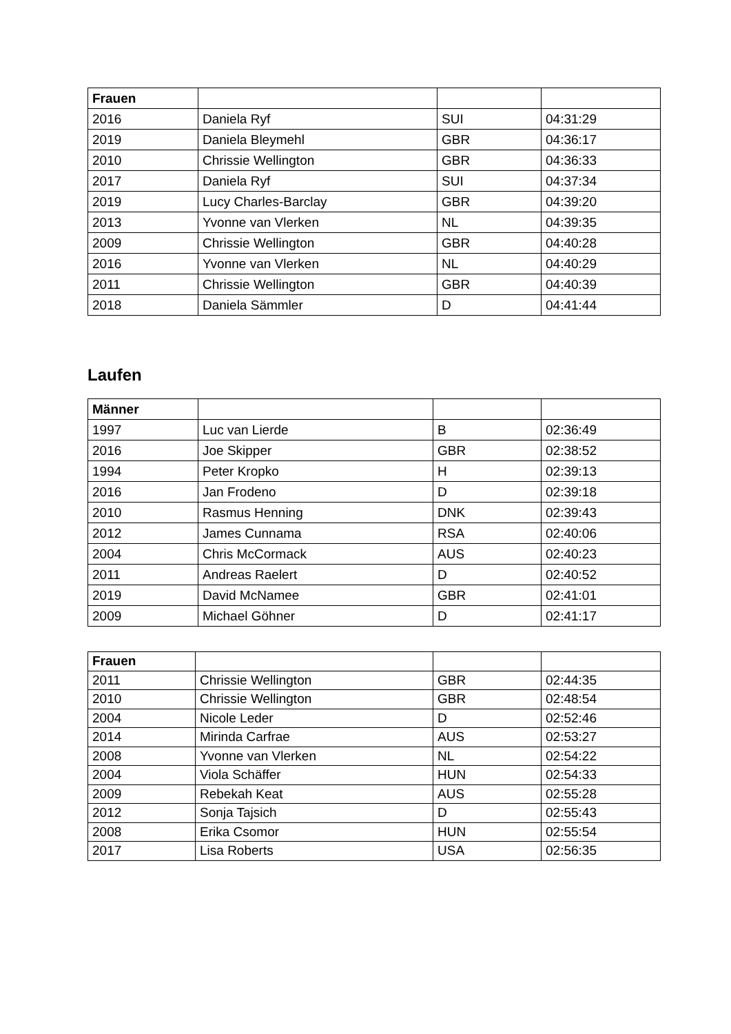| Frauen | | | |
| --- | --- | --- | --- |
| 2016 | Daniela Ryf | SUI | 04:31:29 |
| 2019 | Daniela Bleymehl | GBR | 04:36:17 |
| 2010 | Chrissie Wellington | GBR | 04:36:33 |
| 2017 | Daniela Ryf | SUI | 04:37:34 |
| 2019 | Lucy Charles-Barclay | GBR | 04:39:20 |
| 2013 | Yvonne van Vlerken | NL | 04:39:35 |
| 2009 | Chrissie Wellington | GBR | 04:40:28 |
| 2016 | Yvonne van Vlerken | NL | 04:40:29 |
| 2011 | Chrissie Wellington | GBR | 04:40:39 |
| 2018 | Daniela Sämmler | D | 04:41:44 |
Laufen
| Männer | | | |
| --- | --- | --- | --- |
| 1997 | Luc van Lierde | B | 02:36:49 |
| 2016 | Joe Skipper | GBR | 02:38:52 |
| 1994 | Peter Kropko | H | 02:39:13 |
| 2016 | Jan Frodeno | D | 02:39:18 |
| 2010 | Rasmus Henning | DNK | 02:39:43 |
| 2012 | James Cunnama | RSA | 02:40:06 |
| 2004 | Chris McCormack | AUS | 02:40:23 |
| 2011 | Andreas Raelert | D | 02:40:52 |
| 2019 | David McNamee | GBR | 02:41:01 |
| 2009 | Michael Göhner | D | 02:41:17 |
| Frauen | | | |
| --- | --- | --- | --- |
| 2011 | Chrissie Wellington | GBR | 02:44:35 |
| 2010 | Chrissie Wellington | GBR | 02:48:54 |
| 2004 | Nicole Leder | D | 02:52:46 |
| 2014 | Mirinda Carfrae | AUS | 02:53:27 |
| 2008 | Yvonne van Vlerken | NL | 02:54:22 |
| 2004 | Viola Schäffer | HUN | 02:54:33 |
| 2009 | Rebekah Keat | AUS | 02:55:28 |
| 2012 | Sonja Tajsich | D | 02:55:43 |
| 2008 | Erika Csomor | HUN | 02:55:54 |
| 2017 | Lisa Roberts | USA | 02:56:35 |